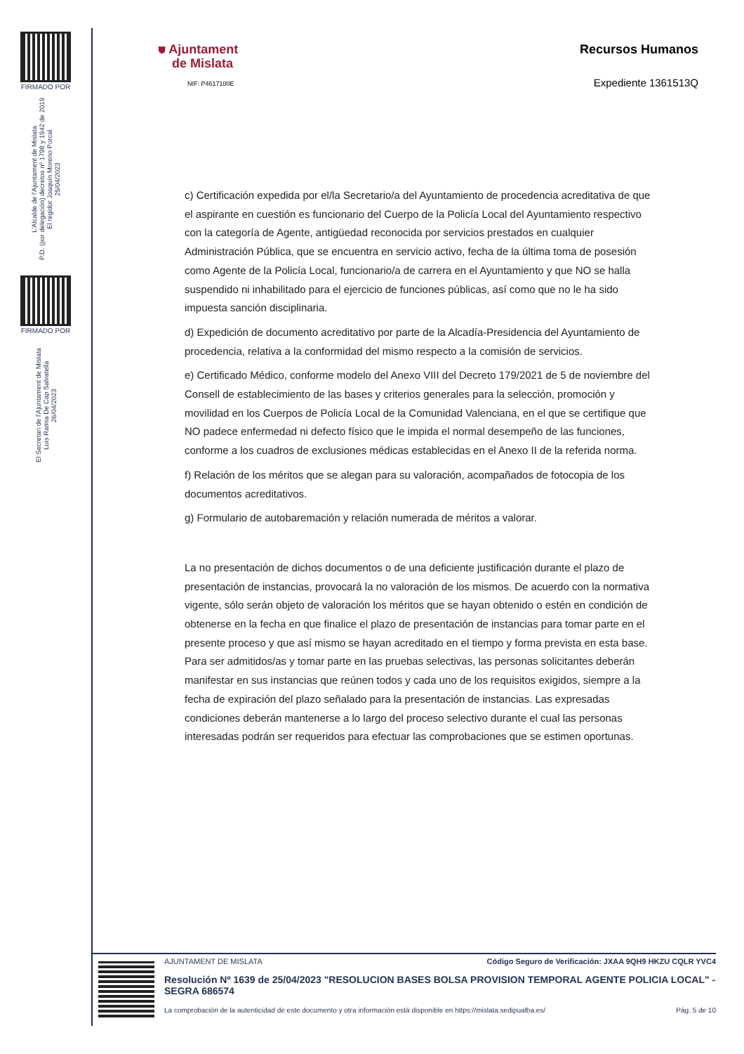FIRMADO POR
L'Alcalde de l'Ajuntament de Mislata
P.D. (por delegación) decretos nº 1798 y 1942 de 2019
El regidor Joaquín Moreno Porcal
25/04/2023
FIRMADO POR
El Secretari de l'Ajuntament de Mislata
Luis Ramia De Cap Salvatella
26/04/2023
⛊ Ajuntament
de Mislata
NIF: P4617100E
Recursos Humanos
Expediente 1361513Q
c) Certificación expedida por el/la Secretario/a del Ayuntamiento de procedencia acreditativa de que el aspirante en cuestión es funcionario del Cuerpo de la Policía Local del Ayuntamiento respectivo con la categoría de Agente, antigüedad reconocida por servicios prestados en cualquier Administración Pública, que se encuentra en servicio activo, fecha de la última toma de posesión como Agente de la Policía Local, funcionario/a de carrera en el Ayuntamiento y que NO se halla suspendido ni inhabilitado para el ejercicio de funciones públicas, así como que no le ha sido impuesta sanción disciplinaria.
d) Expedición de documento acreditativo por parte de la Alcadía-Presidencia del Ayuntamiento de procedencia, relativa a la conformidad del mismo respecto a la comisión de servicios.
e) Certificado Médico, conforme modelo del Anexo VIII del Decreto 179/2021 de 5 de noviembre del Consell de establecimiento de las bases y criterios generales para la selección, promoción y movilidad en los Cuerpos de Policía Local de la Comunidad Valenciana, en el que se certifique que NO padece enfermedad ni defecto físico que le impida el normal desempeño de las funciones, conforme a los cuadros de exclusiones médicas establecidas en el Anexo II de la referida norma.
f) Relación de los méritos que se alegan para su valoración, acompañados de fotocopia de los documentos acreditativos.
g) Formulario de autobaremación y relación numerada de méritos a valorar.
La no presentación de dichos documentos o de una deficiente justificación durante el plazo de presentación de instancias, provocará la no valoración de los mismos. De acuerdo con la normativa vigente, sólo serán objeto de valoración los méritos que se hayan obtenido o estén en condición de obtenerse en la fecha en que finalice el plazo de presentación de instancias para tomar parte en el presente proceso y que así mismo se hayan acreditado en el tiempo y forma prevista en esta base. Para ser admitidos/as y tomar parte en las pruebas selectivas, las personas solicitantes deberán manifestar en sus instancias que reúnen todos y cada uno de los requisitos exigidos, siempre a la fecha de expiración del plazo señalado para la presentación de instancias. Las expresadas condiciones deberán mantenerse a lo largo del proceso selectivo durante el cual las personas interesadas podrán ser requeridos para efectuar las comprobaciones que se estimen oportunas.
AJUNTAMENT DE MISLATA Código Seguro de Verificación: JXAA 9QH9 HKZU CQLR YVC4
Resolución Nº 1639 de 25/04/2023 "RESOLUCION BASES BOLSA PROVISION TEMPORAL AGENTE POLICIA LOCAL" - SEGRA 686574
La comprobación de la autenticidad de este documento y otra información está disponible en https://mislata.sedipualba.es/ Pág. 5 de 10